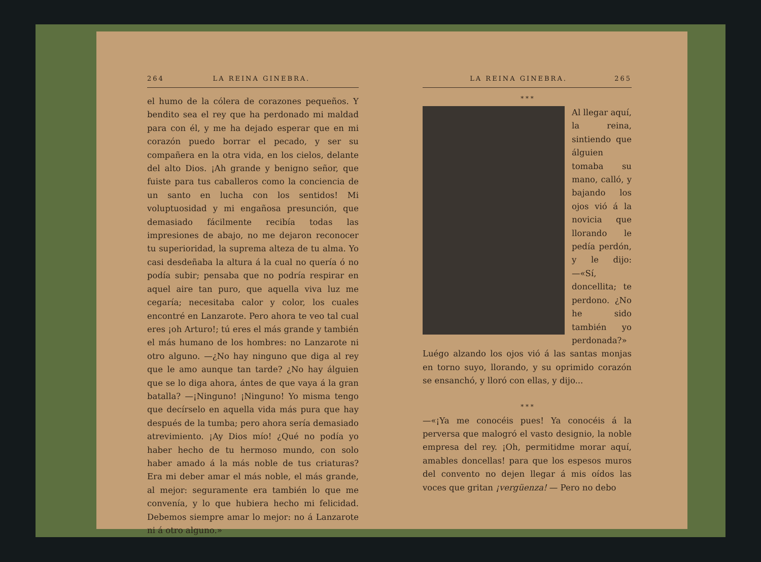264 LA REINA GINEBRA.
el humo de la cólera de corazones pequeños. Y bendito sea el rey que ha perdonado mi maldad para con él, y me ha dejado esperar que en mi corazón puedo borrar el pecado, y ser su compañera en la otra vida, en los cielos, delante del alto Dios. ¡Ah grande y benigno señor, que fuiste para tus caballeros como la conciencia de un santo en lucha con los sentidos! Mi voluptuosidad y mi engañosa presunción, que demasiado fácilmente recibía todas las impresiones de abajo, no me dejaron reconocer tu superioridad, la suprema alteza de tu alma. Yo casi desdeñaba la altura á la cual no quería ó no podía subir; pensaba que no podría respirar en aquel aire tan puro, que aquella viva luz me cegaría; necesitaba calor y color, los cuales encontré en Lanzarote. Pero ahora te veo tal cual eres ¡oh Arturo!; tú eres el más grande y también el más humano de los hombres: no Lanzarote ni otro alguno. —¿No hay ninguno que diga al rey que le amo aunque tan tarde? ¿No hay álguien que se lo diga ahora, ántes de que vaya á la gran batalla? —¡Ninguno! ¡Ninguno! Yo misma tengo que decírselo en aquella vida más pura que hay después de la tumba; pero ahora sería demasiado atrevimiento. ¡Ay Dios mío! ¿Qué no podía yo haber hecho de tu hermoso mundo, con solo haber amado á la más noble de tus criaturas? Era mi deber amar el más noble, el más grande, al mejor: seguramente era también lo que me convenía, y lo que hubiera hecho mi felicidad. Debemos siempre amar lo mejor: no á Lanzarote ni á otro alguno.»
LA REINA GINEBRA. 265
* * *
Al llegar aquí, la reina, sintiendo que álguien tomaba su mano, calló, y bajando los ojos vió á la novicia que llorando le pedía perdón, y le dijo: —«Sí, doncellita; te perdono. ¿No he sido también yo perdonada?» Luégo alzando los ojos vió á las santas monjas en torno suyo, llorando, y su oprimido corazón se ensanchó, y lloró con ellas, y dijo...
* * *
—«¡Ya me conocéis pues! Ya conocéis á la perversa que malogró el vasto designio, la noble empresa del rey. ¡Oh, permitidme morar aquí, amables doncellas! para que los espesos muros del convento no dejen llegar á mis oídos las voces que gritan ¡vergüenza! — Pero no debo